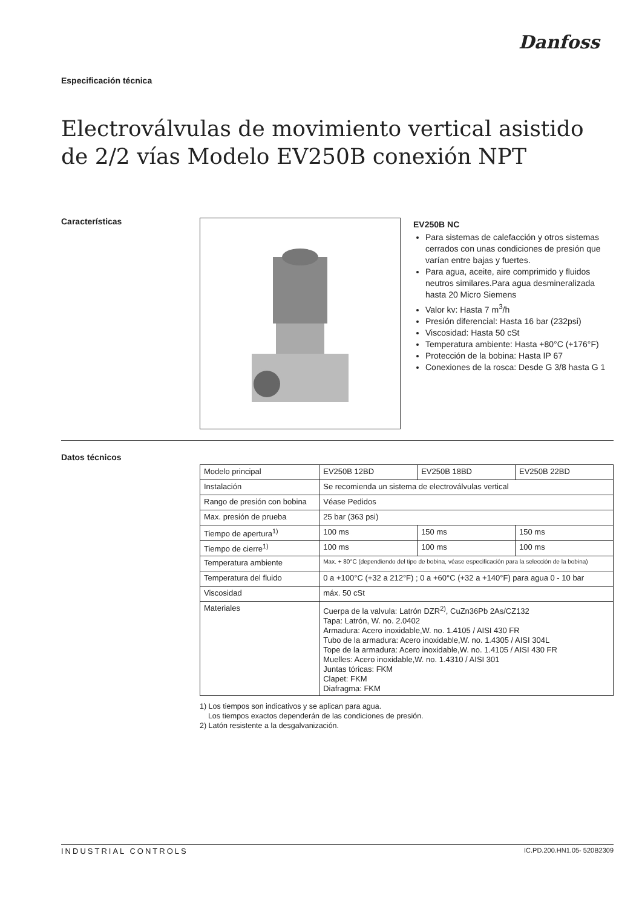Danfoss
Especificación técnica
Electroválvulas de movimiento vertical asistido de 2/2 vías Modelo EV250B conexión NPT
Características
EV250B NC
Para sistemas de calefacción y otros sistemas cerrados con unas condiciones de presión que varían entre bajas y fuertes.
Para agua, aceite, aire comprimido y fluidos neutros similares.Para agua desmineralizada hasta 20 Micro Siemens
Valor kv: Hasta 7 m<sup>3</sup>/h
Presión diferencial: Hasta 16 bar (232psi)
Viscosidad: Hasta 50 cSt
Temperatura ambiente: Hasta +80°C (+176°F)
Protección de la bobina: Hasta IP 67
Conexiones de la rosca: Desde G 3/8 hasta G 1
Datos técnicos
| Modelo principal | EV250B 12BD | EV250B 18BD | EV250B 22BD |
| Instalación | Se recomienda un sistema de electroválvulas vertical | | |
| Rango de presión con bobina | Véase Pedidos | | |
| Max. presión de prueba | 25 bar (363 psi) | | |
| Tiempo de apertura<sup>1)</sup> | 100 ms | 150 ms | 150 ms |
| Tiempo de cierre<sup>1)</sup> | 100 ms | 100 ms | 100 ms |
| Temperatura ambiente | Max. + 80°C (dependiendo del tipo de bobina, véase especificación para la selección de la bobina) | | |
| Temperatura del fluido | 0 a +100°C (+32 a 212°F) ; 0 a +60°C (+32 a +140°F) para agua 0 - 10 bar | | |
| Viscosidad | máx. 50 cSt | | |
| Materiales | Cuerpa de la valvula: Latrón DZR<sup>2)</sup>, CuZn36Pb 2As/CZ132 Tapa: Latrón, W. no. 2.0402 Armadura: Acero inoxidable,W. no. 1.4105 / AISI 430 FR Tubo de la armadura: Acero inoxidable,W. no. 1.4305 / AISI 304L Tope de la armadura: Acero inoxidable,W. no. 1.4105 / AISI 430 FR Muelles: Acero inoxidable,W. no. 1.4310 / AISI 301 Juntas tóricas: FKM Clapet: FKM Diafragma: FKM | | |
1) Los tiempos son indicativos y se aplican para agua.
Los tiempos exactos dependerán de las condiciones de presión.
2) Latón resistente a la desgalvanización.
INDUSTRIAL CONTROLS IC.PD.200.HN1.05- 520B2309